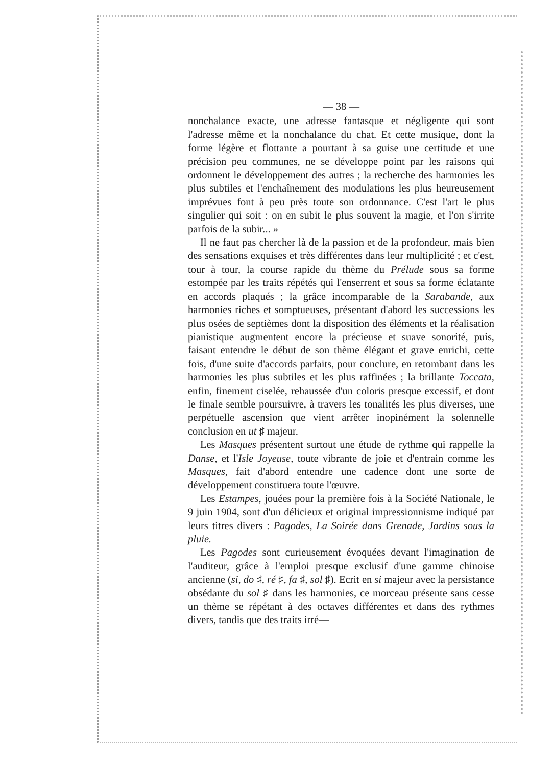— 38 —
nonchalance exacte, une adresse fantasque et négligente qui sont l'adresse même et la nonchalance du chat. Et cette musique, dont la forme légère et flottante a pourtant à sa guise une certitude et une précision peu communes, ne se développe point par les raisons qui ordonnent le développement des autres ; la recherche des harmonies les plus subtiles et l'enchaînement des modulations les plus heureusement imprévues font à peu près toute son ordonnance. C'est l'art le plus singulier qui soit : on en subit le plus souvent la magie, et l'on s'irrite parfois de la subir... »
Il ne faut pas chercher là de la passion et de la profondeur, mais bien des sensations exquises et très différentes dans leur multiplicité ; et c'est, tour à tour, la course rapide du thème du Prélude sous sa forme estompée par les traits répétés qui l'enserrent et sous sa forme éclatante en accords plaqués ; la grâce incomparable de la Sarabande, aux harmonies riches et somptueuses, présentant d'abord les successions les plus osées de septièmes dont la disposition des éléments et la réalisation pianistique augmentent encore la précieuse et suave sonorité, puis, faisant entendre le début de son thème élégant et grave enrichi, cette fois, d'une suite d'accords parfaits, pour conclure, en retombant dans les harmonies les plus subtiles et les plus raffinées ; la brillante Toccata, enfin, finement ciselée, rehaussée d'un coloris presque excessif, et dont le finale semble poursuivre, à travers les tonalités les plus diverses, une perpétuelle ascension que vient arrêter inopinément la solennelle conclusion en ut ♯ majeur.
Les Masques présentent surtout une étude de rythme qui rappelle la Danse, et l'Isle Joyeuse, toute vibrante de joie et d'entrain comme les Masques, fait d'abord entendre une cadence dont une sorte de développement constituera toute l'œuvre.
Les Estampes, jouées pour la première fois à la Société Nationale, le 9 juin 1904, sont d'un délicieux et original impressionnisme indiqué par leurs titres divers : Pagodes, La Soirée dans Grenade, Jardins sous la pluie.
Les Pagodes sont curieusement évoquées devant l'imagination de l'auditeur, grâce à l'emploi presque exclusif d'une gamme chinoise ancienne (si, do ♯, ré ♯, fa ♯, sol ♯). Ecrit en si majeur avec la persistance obsédante du sol ♯ dans les harmonies, ce morceau présente sans cesse un thème se répétant à des octaves différentes et dans des rythmes divers, tandis que des traits irré—